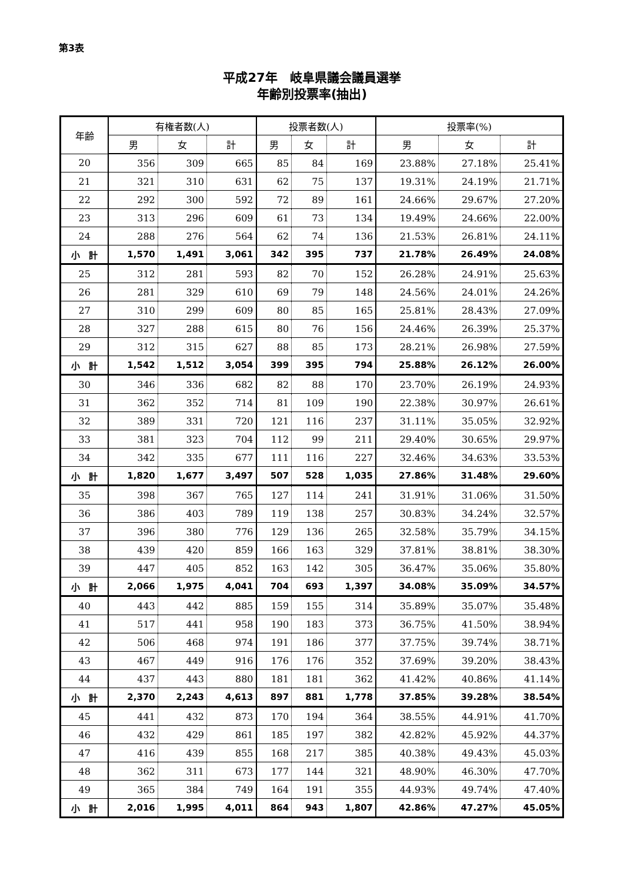第3表
平成27年　岐阜県議会議員選挙
年齢別投票率(抽出)
| 年齢 | 有権者数(人) | | | 投票者数(人) | | | 投票率(%) | | |
| --- | --- | --- | --- | --- | --- | --- | --- | --- | --- |
| | 男 | 女 | 計 | 男 | 女 | 計 | 男 | 女 | 計 |
| 20 | 356 | 309 | 665 | 85 | 84 | 169 | 23.88% | 27.18% | 25.41% |
| 21 | 321 | 310 | 631 | 62 | 75 | 137 | 19.31% | 24.19% | 21.71% |
| 22 | 292 | 300 | 592 | 72 | 89 | 161 | 24.66% | 29.67% | 27.20% |
| 23 | 313 | 296 | 609 | 61 | 73 | 134 | 19.49% | 24.66% | 22.00% |
| 24 | 288 | 276 | 564 | 62 | 74 | 136 | 21.53% | 26.81% | 24.11% |
| 小 計 | 1,570 | 1,491 | 3,061 | 342 | 395 | 737 | 21.78% | 26.49% | 24.08% |
| 25 | 312 | 281 | 593 | 82 | 70 | 152 | 26.28% | 24.91% | 25.63% |
| 26 | 281 | 329 | 610 | 69 | 79 | 148 | 24.56% | 24.01% | 24.26% |
| 27 | 310 | 299 | 609 | 80 | 85 | 165 | 25.81% | 28.43% | 27.09% |
| 28 | 327 | 288 | 615 | 80 | 76 | 156 | 24.46% | 26.39% | 25.37% |
| 29 | 312 | 315 | 627 | 88 | 85 | 173 | 28.21% | 26.98% | 27.59% |
| 小 計 | 1,542 | 1,512 | 3,054 | 399 | 395 | 794 | 25.88% | 26.12% | 26.00% |
| 30 | 346 | 336 | 682 | 82 | 88 | 170 | 23.70% | 26.19% | 24.93% |
| 31 | 362 | 352 | 714 | 81 | 109 | 190 | 22.38% | 30.97% | 26.61% |
| 32 | 389 | 331 | 720 | 121 | 116 | 237 | 31.11% | 35.05% | 32.92% |
| 33 | 381 | 323 | 704 | 112 | 99 | 211 | 29.40% | 30.65% | 29.97% |
| 34 | 342 | 335 | 677 | 111 | 116 | 227 | 32.46% | 34.63% | 33.53% |
| 小 計 | 1,820 | 1,677 | 3,497 | 507 | 528 | 1,035 | 27.86% | 31.48% | 29.60% |
| 35 | 398 | 367 | 765 | 127 | 114 | 241 | 31.91% | 31.06% | 31.50% |
| 36 | 386 | 403 | 789 | 119 | 138 | 257 | 30.83% | 34.24% | 32.57% |
| 37 | 396 | 380 | 776 | 129 | 136 | 265 | 32.58% | 35.79% | 34.15% |
| 38 | 439 | 420 | 859 | 166 | 163 | 329 | 37.81% | 38.81% | 38.30% |
| 39 | 447 | 405 | 852 | 163 | 142 | 305 | 36.47% | 35.06% | 35.80% |
| 小 計 | 2,066 | 1,975 | 4,041 | 704 | 693 | 1,397 | 34.08% | 35.09% | 34.57% |
| 40 | 443 | 442 | 885 | 159 | 155 | 314 | 35.89% | 35.07% | 35.48% |
| 41 | 517 | 441 | 958 | 190 | 183 | 373 | 36.75% | 41.50% | 38.94% |
| 42 | 506 | 468 | 974 | 191 | 186 | 377 | 37.75% | 39.74% | 38.71% |
| 43 | 467 | 449 | 916 | 176 | 176 | 352 | 37.69% | 39.20% | 38.43% |
| 44 | 437 | 443 | 880 | 181 | 181 | 362 | 41.42% | 40.86% | 41.14% |
| 小 計 | 2,370 | 2,243 | 4,613 | 897 | 881 | 1,778 | 37.85% | 39.28% | 38.54% |
| 45 | 441 | 432 | 873 | 170 | 194 | 364 | 38.55% | 44.91% | 41.70% |
| 46 | 432 | 429 | 861 | 185 | 197 | 382 | 42.82% | 45.92% | 44.37% |
| 47 | 416 | 439 | 855 | 168 | 217 | 385 | 40.38% | 49.43% | 45.03% |
| 48 | 362 | 311 | 673 | 177 | 144 | 321 | 48.90% | 46.30% | 47.70% |
| 49 | 365 | 384 | 749 | 164 | 191 | 355 | 44.93% | 49.74% | 47.40% |
| 小 計 | 2,016 | 1,995 | 4,011 | 864 | 943 | 1,807 | 42.86% | 47.27% | 45.05% |